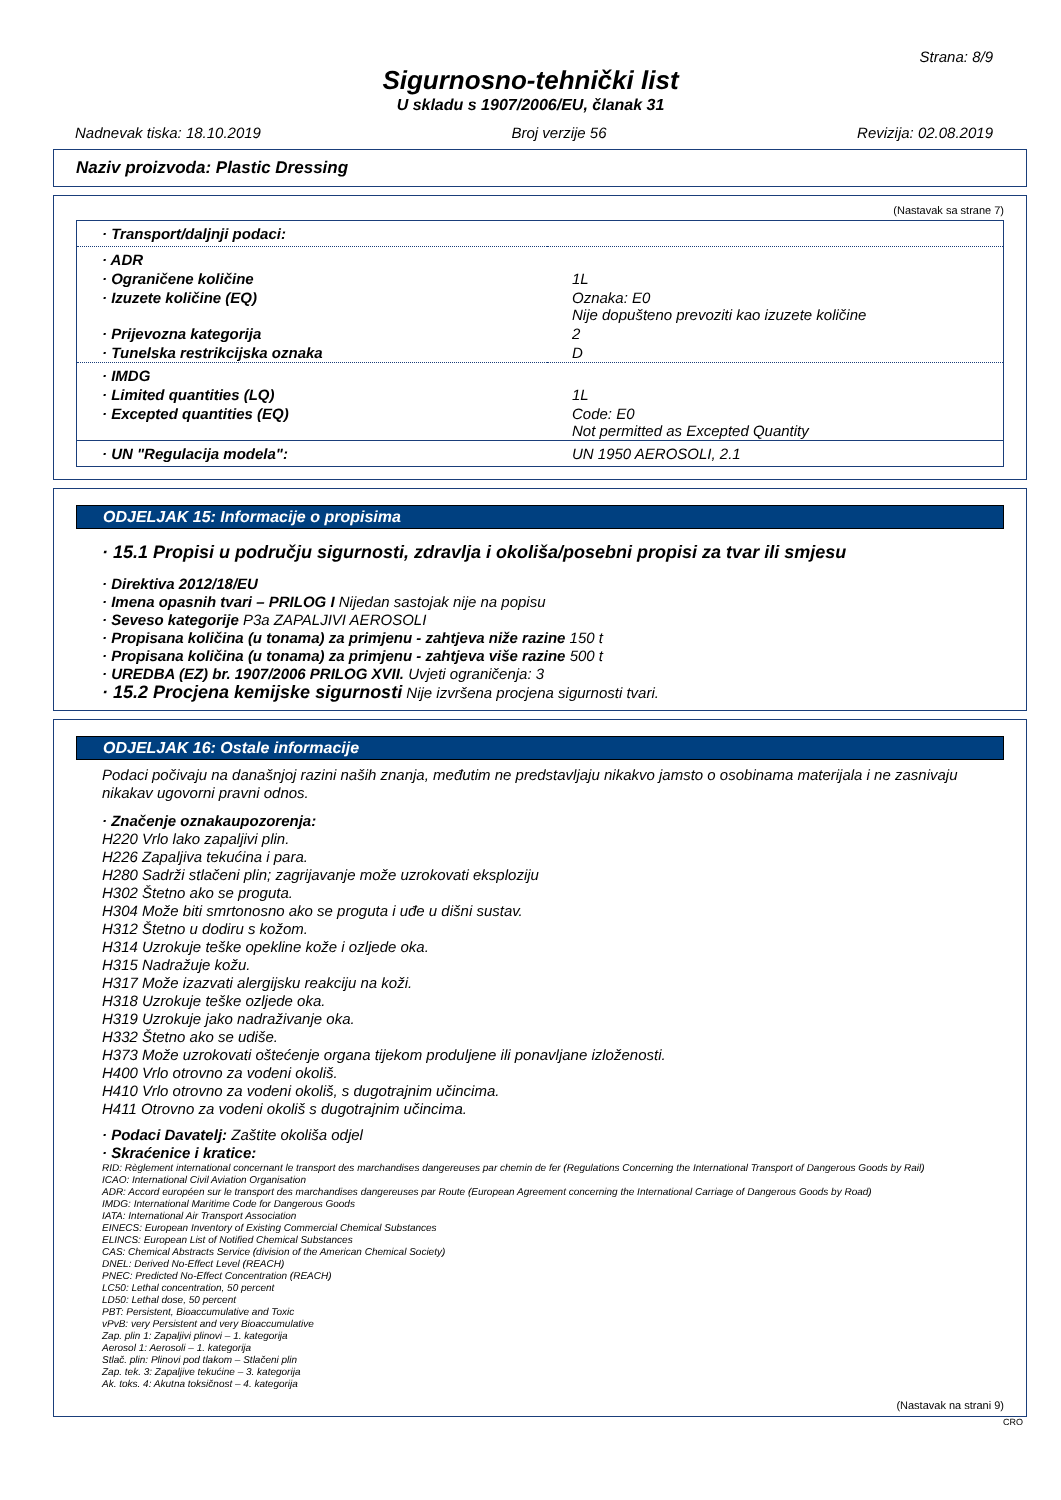Strana: 8/9
Sigurnosno-tehnički list
U skladu s 1907/2006/EU, članak 31
Nadnevak tiska: 18.10.2019 Broj verzije 56 Revizija: 02.08.2019
Naziv proizvoda: Plastic Dressing
(Nastavak sa strane 7)
| · Transport/daljnji podaci: | |
| · ADR | |
| · Ograničene količine | 1L |
| · Izuzete količine (EQ) | Oznaka: E0 Nije dopušteno prevoziti kao izuzete količine |
| · Prijevozna kategorija | 2 |
| · Tunelska restrikcijska oznaka | D |
| · IMDG | |
| · Limited quantities (LQ) | 1L |
| · Excepted quantities (EQ) | Code: E0 Not permitted as Excepted Quantity |
| · UN "Regulacija modela": | UN 1950 AEROSOLI, 2.1 |
ODJELJAK 15: Informacije o propisima
· 15.1 Propisi u području sigurnosti, zdravlja i okoliša/posebni propisi za tvar ili smjesu
· Direktiva 2012/18/EU
· Imena opasnih tvari – PRILOG I Nijedan sastojak nije na popisu
· Seveso kategorije P3a ZAPALJIVI AEROSOLI
· Propisana količina (u tonama) za primjenu - zahtjeva niže razine 150 t
· Propisana količina (u tonama) za primjenu - zahtjeva više razine 500 t
· UREDBA (EZ) br. 1907/2006 PRILOG XVII. Uvjeti ograničenja: 3
· 15.2 Procjena kemijske sigurnosti Nije izvršena procjena sigurnosti tvari.
ODJELJAK 16: Ostale informacije
Podaci počivaju na današnjoj razini naših znanja, međutim ne predstavljaju nikakvo jamsto o osobinama materijala i ne zasnivaju nikakav ugovorni pravni odnos.
· Značenje oznakaupozorenja:
H220 Vrlo lako zapaljivi plin.
H226 Zapaljiva tekućina i para.
H280 Sadrži stlačeni plin; zagrijavanje može uzrokovati eksploziju
H302 Štetno ako se proguta.
H304 Može biti smrtonosno ako se proguta i uđe u dišni sustav.
H312 Štetno u dodiru s kožom.
H314 Uzrokuje teške opekline kože i ozljede oka.
H315 Nadražuje kožu.
H317 Može izazvati alergijsku reakciju na koži.
H318 Uzrokuje teške ozljede oka.
H319 Uzrokuje jako nadraživanje oka.
H332 Štetno ako se udiše.
H373 Može uzrokovati oštećenje organa tijekom produljene ili ponavljane izloženosti.
H400 Vrlo otrovno za vodeni okoliš.
H410 Vrlo otrovno za vodeni okoliš, s dugotrajnim učincima.
H411 Otrovno za vodeni okoliš s dugotrajnim učincima.
· Podaci Davatelj: Zaštite okoliša odjel
· Skraćenice i kratice:
RID: Règlement international concernant le transport des marchandises dangereuses par chemin de fer (Regulations Concerning the International Transport of Dangerous Goods by Rail)
ICAO: International Civil Aviation Organisation
ADR: Accord européen sur le transport des marchandises dangereuses par Route (European Agreement concerning the International Carriage of Dangerous Goods by Road)
IMDG: International Maritime Code for Dangerous Goods
IATA: International Air Transport Association
EINECS: European Inventory of Existing Commercial Chemical Substances
ELINCS: European List of Notified Chemical Substances
CAS: Chemical Abstracts Service (division of the American Chemical Society)
DNEL: Derived No-Effect Level (REACH)
PNEC: Predicted No-Effect Concentration (REACH)
LC50: Lethal concentration, 50 percent
LD50: Lethal dose, 50 percent
PBT: Persistent, Bioaccumulative and Toxic
vPvB: very Persistent and very Bioaccumulative
Zap. plin 1: Zapaljivi plinovi – 1. kategorija
Aerosol 1: Aerosoli – 1. kategorija
Stlač. plin: Plinovi pod tlakom – Stlačeni plin
Zap. tek. 3: Zapaljive tekućine – 3. kategorija
Ak. toks. 4: Akutna toksičnost – 4. kategorija
(Nastavak na strani 9)
CRO